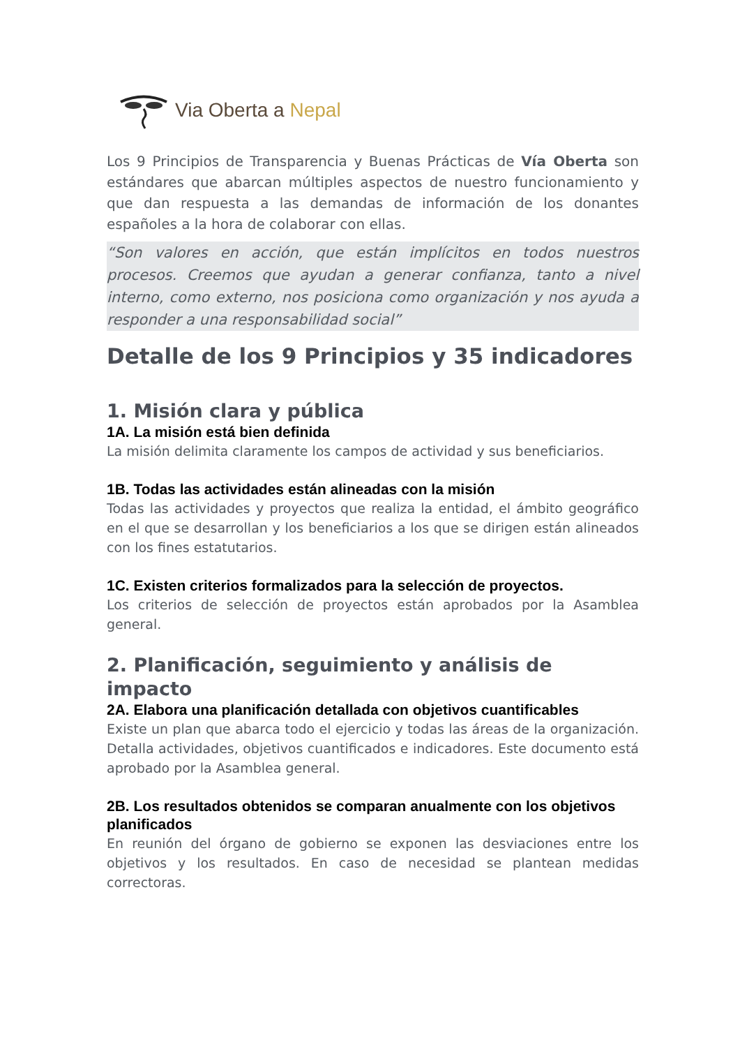Via Oberta a Nepal
Los 9 Principios de Transparencia y Buenas Prácticas de Vía Oberta son estándares que abarcan múltiples aspectos de nuestro funcionamiento y que dan respuesta a las demandas de información de los donantes españoles a la hora de colaborar con ellas.
“Son valores en acción, que están implícitos en todos nuestros procesos. Creemos que ayudan a generar confianza, tanto a nivel interno, como externo, nos posiciona como organización y nos ayuda a responder a una responsabilidad social”
Detalle de los 9 Principios y 35 indicadores
1. Misión clara y pública
1A. La misión está bien definida
La misión delimita claramente los campos de actividad y sus beneficiarios.
1B. Todas las actividades están alineadas con la misión
Todas las actividades y proyectos que realiza la entidad, el ámbito geográfico en el que se desarrollan y los beneficiarios a los que se dirigen están alineados con los fines estatutarios.
1C. Existen criterios formalizados para la selección de proyectos.
Los criterios de selección de proyectos están aprobados por la Asamblea general.
2. Planificación, seguimiento y análisis de impacto
2A. Elabora una planificación detallada con objetivos cuantificables
Existe un plan que abarca todo el ejercicio y todas las áreas de la organización. Detalla actividades, objetivos cuantificados e indicadores. Este documento está aprobado por la Asamblea general.
2B. Los resultados obtenidos se comparan anualmente con los objetivos planificados
En reunión del órgano de gobierno se exponen las desviaciones entre los objetivos y los resultados. En caso de necesidad se plantean medidas correctoras.